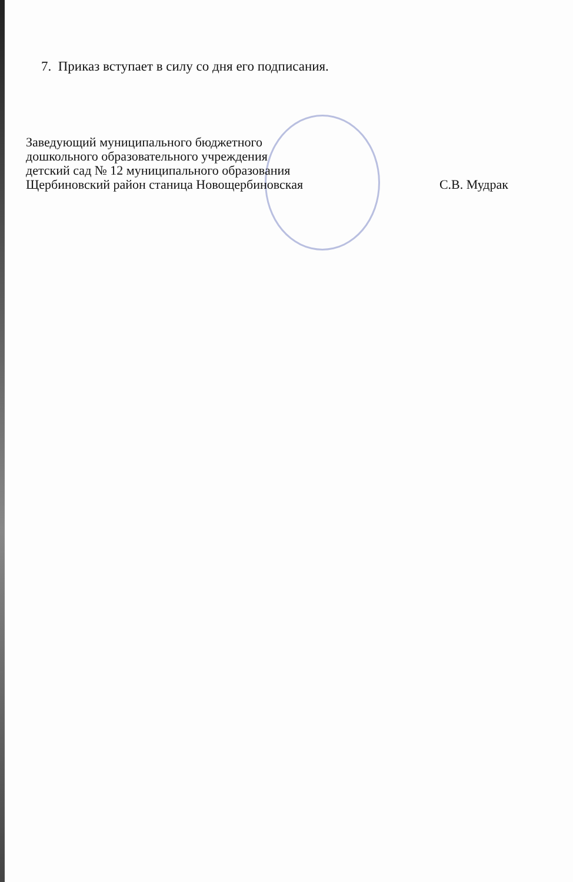7. Приказ вступает в силу со дня его подписания.
Заведующий муниципального бюджетного
дошкольного образовательного учреждения
детский сад № 12 муниципального образования
Щербиновский район станица Новощербиновская
С.В. Мудрак